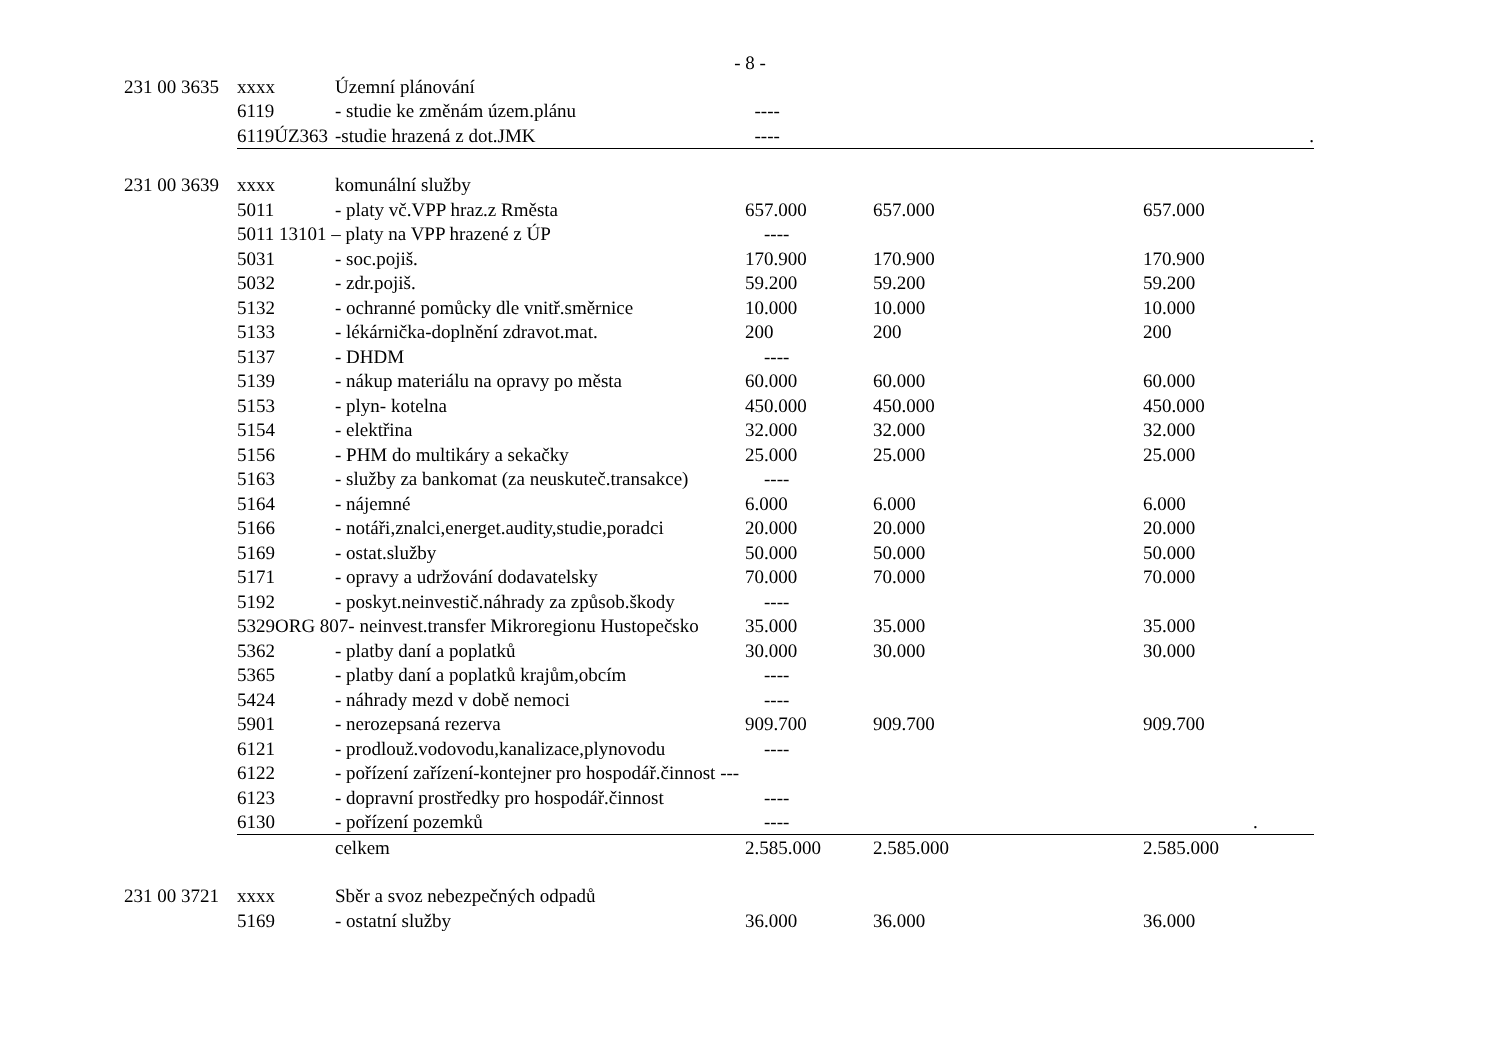- 8 -
| 231 00 3635 | xxxx | Územní plánování | | | |
| | 6119 | - studie ke změnám územ.plánu | ---- | | |
| | 6119ÚZ363 | -studie hrazená z dot.JMK | ---- | | . |
| 231 00 3639 | xxxx | komunální služby | | | |
| | 5011 | - platy vč.VPP hraz.z Rměsta | 657.000 | 657.000 | 657.000 |
| | 5011 13101 – platy na VPP hrazené z ÚP | | ---- | | |
| | 5031 | - soc.pojiš. | 170.900 | 170.900 | 170.900 |
| | 5032 | - zdr.pojiš. | 59.200 | 59.200 | 59.200 |
| | 5132 | - ochranné pomůcky dle vnitř.směrnice | 10.000 | 10.000 | 10.000 |
| | 5133 | - lékárnička-doplnění zdravot.mat. | 200 | 200 | 200 |
| | 5137 | - DHDM | ---- | | |
| | 5139 | - nákup materiálu na opravy po města | 60.000 | 60.000 | 60.000 |
| | 5153 | - plyn- kotelna | 450.000 | 450.000 | 450.000 |
| | 5154 | - elektřina | 32.000 | 32.000 | 32.000 |
| | 5156 | - PHM do multikáry a sekačky | 25.000 | 25.000 | 25.000 |
| | 5163 | - služby za bankomat (za neuskuteč.transakce) | ---- | | |
| | 5164 | - nájemné | 6.000 | 6.000 | 6.000 |
| | 5166 | - notáři,znalci,energet.audity,studie,poradci | 20.000 | 20.000 | 20.000 |
| | 5169 | - ostat.služby | 50.000 | 50.000 | 50.000 |
| | 5171 | - opravy a udržování dodavatelsky | 70.000 | 70.000 | 70.000 |
| | 5192 | - poskyt.neinvestič.náhrady za způsob.škody | ---- | | |
| | 5329ORG 807- neinvest.transfer Mikroregionu Hustopečsko | | 35.000 | 35.000 | 35.000 |
| | 5362 | - platby daní a poplatků | 30.000 | 30.000 | 30.000 |
| | 5365 | - platby daní a poplatků krajům,obcím | ---- | | |
| | 5424 | - náhrady mezd v době nemoci | ---- | | |
| | 5901 | - nerozepsaná rezerva | 909.700 | 909.700 | 909.700 |
| | 6121 | - prodlouž.vodovodu,kanalizace,plynovodu | ---- | | |
| | 6122 | - pořízení zařízení-kontejner pro hospodář.činnost --- | | | |
| | 6123 | - dopravní prostředky pro hospodář.činnost | ---- | | |
| | 6130 | - pořízení pozemků | ---- | | . |
| | | celkem | 2.585.000 | 2.585.000 | 2.585.000 |
| 231 00 3721 | xxxx | Sběr a svoz nebezpečných odpadů | | | |
| | 5169 | - ostatní služby | 36.000 | 36.000 | 36.000 |